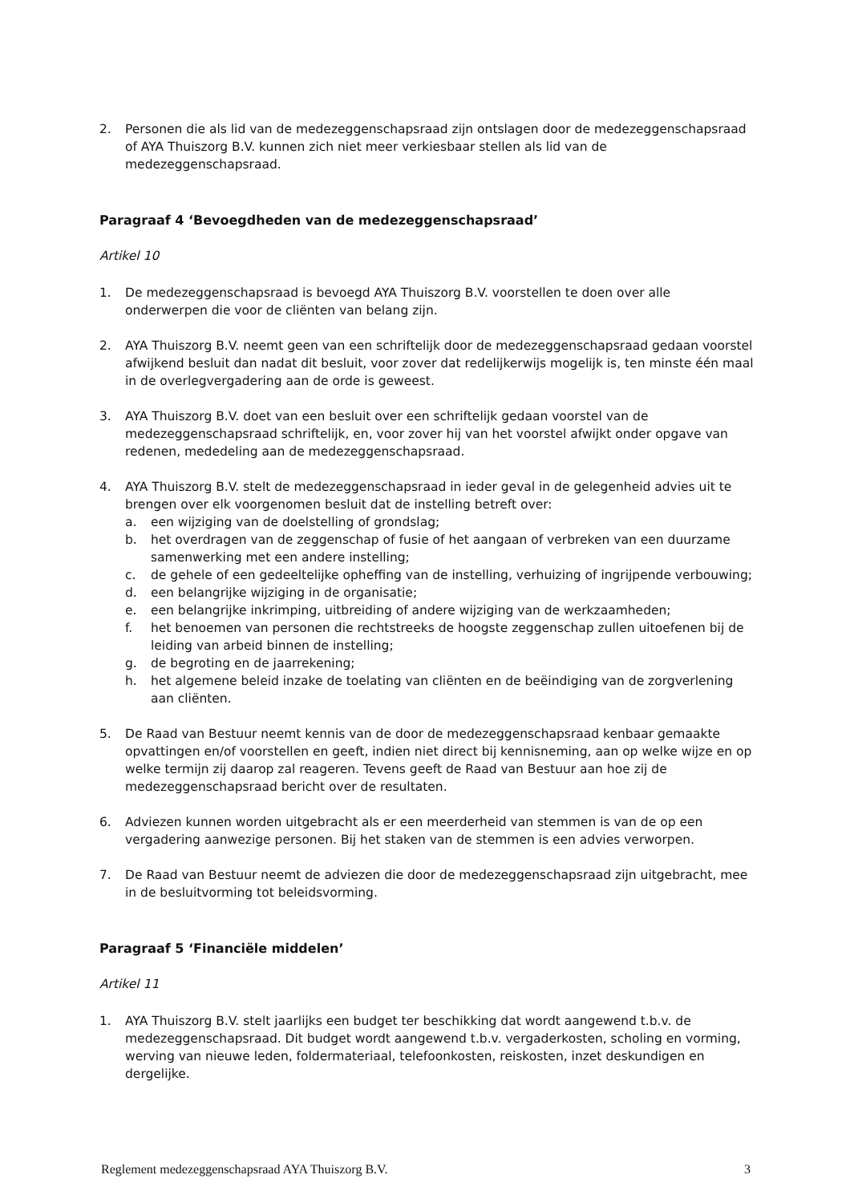2. Personen die als lid van de medezeggenschapsraad zijn ontslagen door de medezeggenschapsraad of AYA Thuiszorg B.V. kunnen zich niet meer verkiesbaar stellen als lid van de medezeggenschapsraad.
Paragraaf 4 ‘Bevoegdheden van de medezeggenschapsraad’
Artikel 10
1. De medezeggenschapsraad is bevoegd AYA Thuiszorg B.V. voorstellen te doen over alle onderwerpen die voor de cliënten van belang zijn.
2. AYA Thuiszorg B.V. neemt geen van een schriftelijk door de medezeggenschapsraad gedaan voorstel afwijkend besluit dan nadat dit besluit, voor zover dat redelijkerwijs mogelijk is, ten minste één maal in de overlegvergadering aan de orde is geweest.
3. AYA Thuiszorg B.V. doet van een besluit over een schriftelijk gedaan voorstel van de medezeggenschapsraad schriftelijk, en, voor zover hij van het voorstel afwijkt onder opgave van redenen, mededeling aan de medezeggenschapsraad.
4. AYA Thuiszorg B.V. stelt de medezeggenschapsraad in ieder geval in de gelegenheid advies uit te brengen over elk voorgenomen besluit dat de instelling betreft over:
a. een wijziging van de doelstelling of grondslag;
b. het overdragen van de zeggenschap of fusie of het aangaan of verbreken van een duurzame samenwerking met een andere instelling;
c. de gehele of een gedeeltelijke opheffing van de instelling, verhuizing of ingrijpende verbouwing;
d. een belangrijke wijziging in de organisatie;
e. een belangrijke inkrimping, uitbreiding of andere wijziging van de werkzaamheden;
f. het benoemen van personen die rechtstreeks de hoogste zeggenschap zullen uitoefenen bij de leiding van arbeid binnen de instelling;
g. de begroting en de jaarrekening;
h. het algemene beleid inzake de toelating van cliënten en de beëindiging van de zorgverlening aan cliënten.
5. De Raad van Bestuur neemt kennis van de door de medezeggenschapsraad kenbaar gemaakte opvattingen en/of voorstellen en geeft, indien niet direct bij kennisneming, aan op welke wijze en op welke termijn zij daarop zal reageren. Tevens geeft de Raad van Bestuur aan hoe zij de medezeggenschapsraad bericht over de resultaten.
6. Adviezen kunnen worden uitgebracht als er een meerderheid van stemmen is van de op een vergadering aanwezige personen. Bij het staken van de stemmen is een advies verworpen.
7. De Raad van Bestuur neemt de adviezen die door de medezeggenschapsraad zijn uitgebracht, mee in de besluitvorming tot beleidsvorming.
Paragraaf 5 ‘Financiële middelen’
Artikel 11
1. AYA Thuiszorg B.V. stelt jaarlijks een budget ter beschikking dat wordt aangewend t.b.v. de medezeggenschapsraad. Dit budget wordt aangewend t.b.v. vergaderkosten, scholing en vorming, werving van nieuwe leden, foldermateriaal, telefoonkosten, reiskosten, inzet deskundigen en dergelijke.
Reglement medezeggenschapsraad AYA Thuiszorg B.V. 3